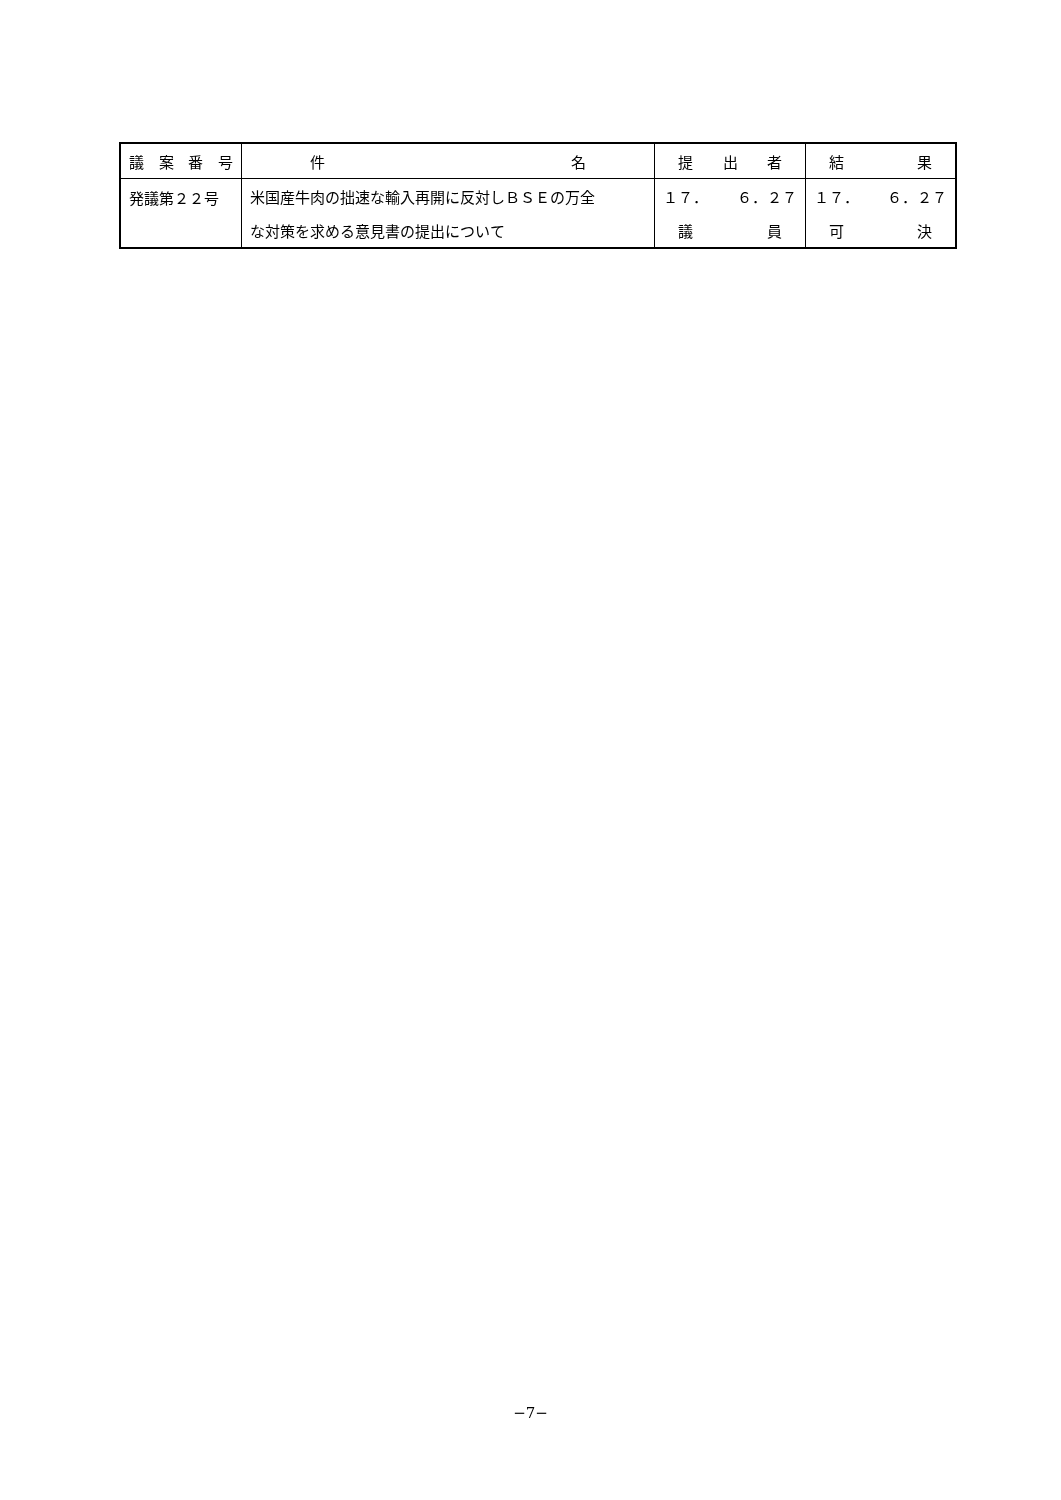| 議 案 番 号 | 件 名 | 提 出 者 | 結 果 |
| --- | --- | --- | --- |
| 発議第２２号 | 米国産牛肉の拙速な輸入再開に反対しＢＳＥの万全 | １７． ６．２７ | １７． ６．２７ |
| | な対策を求める意見書の提出について | 議 員 | 可 決 |
−7−